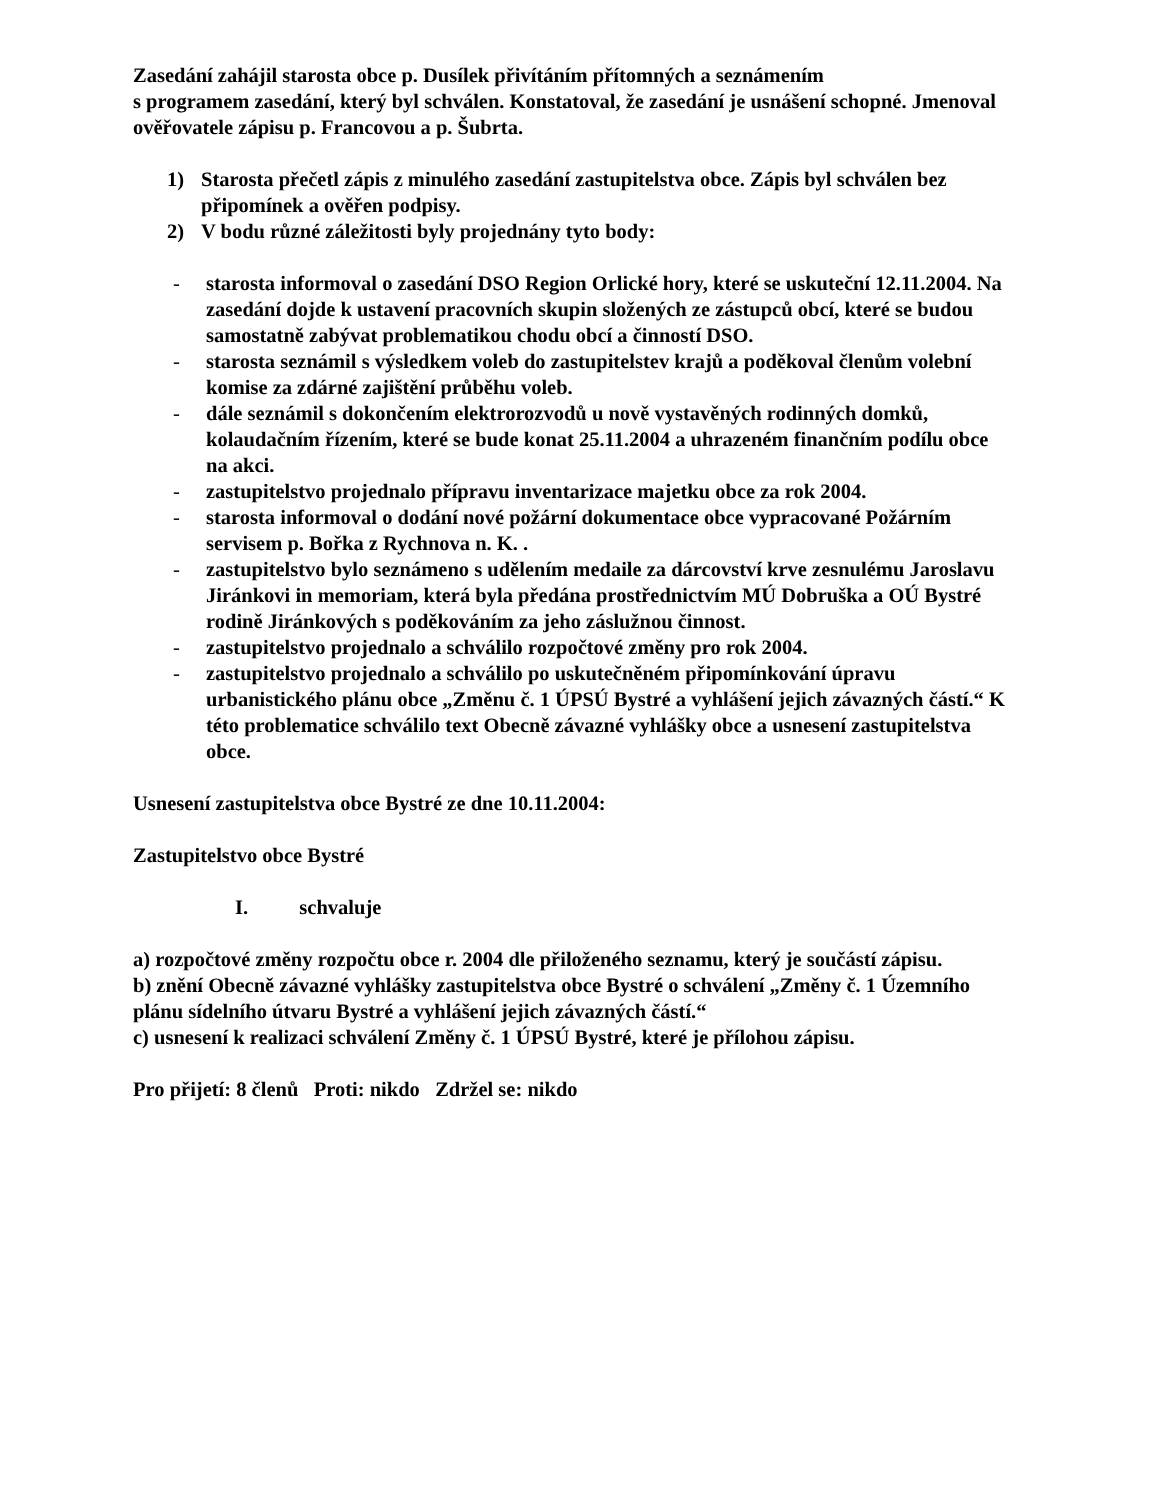Zasedání zahájil starosta obce p. Dusílek přivítáním přítomných a seznámením
s programem zasedání, který byl schválen. Konstatoval, že zasedání je usnášení schopné. Jmenoval ověřovatele zápisu p. Francovou a p. Šubrta.
1) Starosta přečetl zápis z minulého zasedání zastupitelstva obce. Zápis byl schválen bez připomínek a ověřen podpisy.
2) V bodu různé záležitosti byly projednány tyto body:
- starosta informoval o zasedání DSO Region Orlické hory, které se uskuteční 12.11.2004. Na zasedání dojde k ustavení pracovních skupin složených ze zástupců obcí, které se budou samostatně zabývat problematikou chodu obcí a činností DSO.
- starosta seznámil s výsledkem voleb do zastupitelstev krajů a poděkoval členům volební komise za zdárné zajištění průběhu voleb.
- dále seznámil s dokončením elektrorozvodů u nově vystavěných rodinných domků, kolaudačním řízením, které se bude konat 25.11.2004 a uhrazeném finančním podílu obce na akci.
- zastupitelstvo projednalo přípravu inventarizace majetku obce za rok 2004.
- starosta informoval o dodání nové požární dokumentace obce vypracované Požárním servisem p. Bořka z Rychnova n. K. .
- zastupitelstvo bylo seznámeno s udělením medaile za dárcovství krve zesnulému Jaroslavu Jiránkovi in memoriam, která byla předána prostřednictvím MÚ Dobruška a OÚ Bystré rodině Jiránkových s poděkováním za jeho záslužnou činnost.
- zastupitelstvo projednalo a schválilo rozpočtové změny pro rok 2004.
- zastupitelstvo projednalo a schválilo po uskutečněném připomínkování úpravu urbanistického plánu obce „Změnu č. 1 ÚPSÚ Bystré a vyhlášení jejich závazných částí.“ K této problematice schválilo text Obecně závazné vyhlášky obce a usnesení zastupitelstva obce.
Usnesení zastupitelstva obce Bystré ze dne 10.11.2004:
Zastupitelstvo obce Bystré
I. schvaluje
a) rozpočtové změny rozpočtu obce r. 2004 dle přiloženého seznamu, který je součástí zápisu.
b) znění Obecně závazné vyhlášky zastupitelstva obce Bystré o schválení „Změny č. 1 Územního plánu sídelního útvaru Bystré a vyhlášení jejich závazných částí.“
c) usnesení k realizaci schválení Změny č. 1 ÚPSÚ Bystré, které je přílohou zápisu.
Pro přijetí: 8 členů Proti: nikdo Zdržel se: nikdo